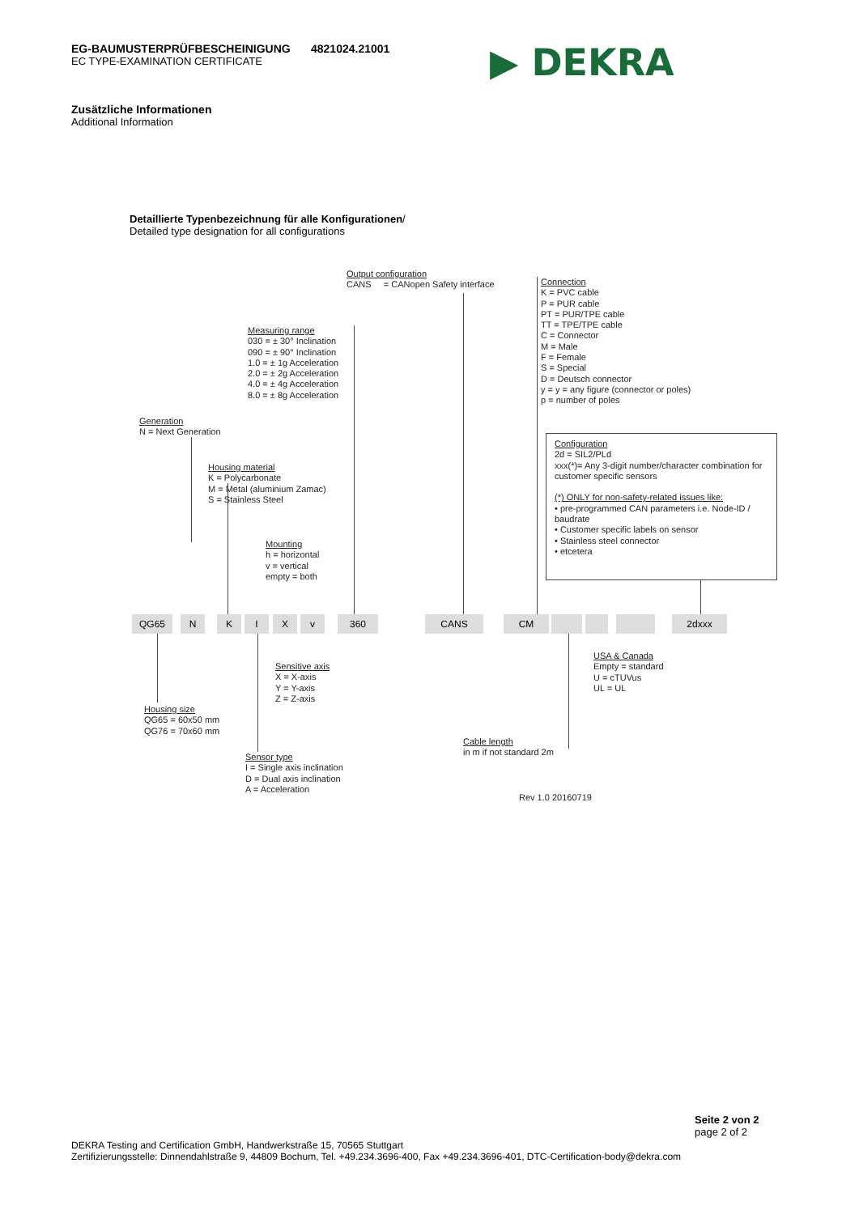EG-BAUMUSTERPRÜFBESCHEINIGUNG 4821024.21001
EC TYPE-EXAMINATION CERTIFICATE
▶ DEKRA
Zusätzliche Informationen
Additional Information
Detaillierte Typenbezeichnung für alle Konfigurationen/
Detailed type designation for all configurations
Output configuration
CANS = CANopen Safety interface
Connection
K = PVC cable
P = PUR cable
PT = PUR/TPE cable
TT = TPE/TPE cable
C = Connector
M = Male
F = Female
S = Special
D = Deutsch connector
y = y = any figure (connector or poles)
p = number of poles
Measuring range
030 = ± 30° Inclination
090 = ± 90° Inclination
1.0 = ± 1g Acceleration
2.0 = ± 2g Acceleration
4.0 = ± 4g Acceleration
8.0 = ± 8g Acceleration
Generation
N = Next Generation
Configuration
2d = SIL2/PLd
xxx(*)= Any 3-digit number/character combination for customer specific sensors
(*) ONLY for non-safety-related issues like:
• pre-programmed CAN parameters i.e. Node-ID / baudrate
• Customer specific labels on sensor
• Stainless steel connector
• etcetera
Housing material
K = Polycarbonate
M = Metal (aluminium Zamac)
S = Stainless Steel
Mounting
h = horizontal
v = vertical
empty = both
QG65 N K I X v 360 CANS CM 2dxxx
Sensitive axis
X = X-axis
Y = Y-axis
Z = Z-axis
USA & Canada
Empty = standard
U = cTUVus
UL = UL
Housing size
QG65 = 60x50 mm
QG76 = 70x60 mm
Cable length
in m if not standard 2m
Sensor type
I = Single axis inclination
D = Dual axis inclination
A = Acceleration
Rev 1.0 20160719
Seite 2 von 2
page 2 of 2
DEKRA Testing and Certification GmbH, Handwerkstraße 15, 70565 Stuttgart
Zertifizierungsstelle: Dinnendahlstraße 9, 44809 Bochum, Tel. +49.234.3696-400, Fax +49.234.3696-401, DTC-Certification-body@dekra.com